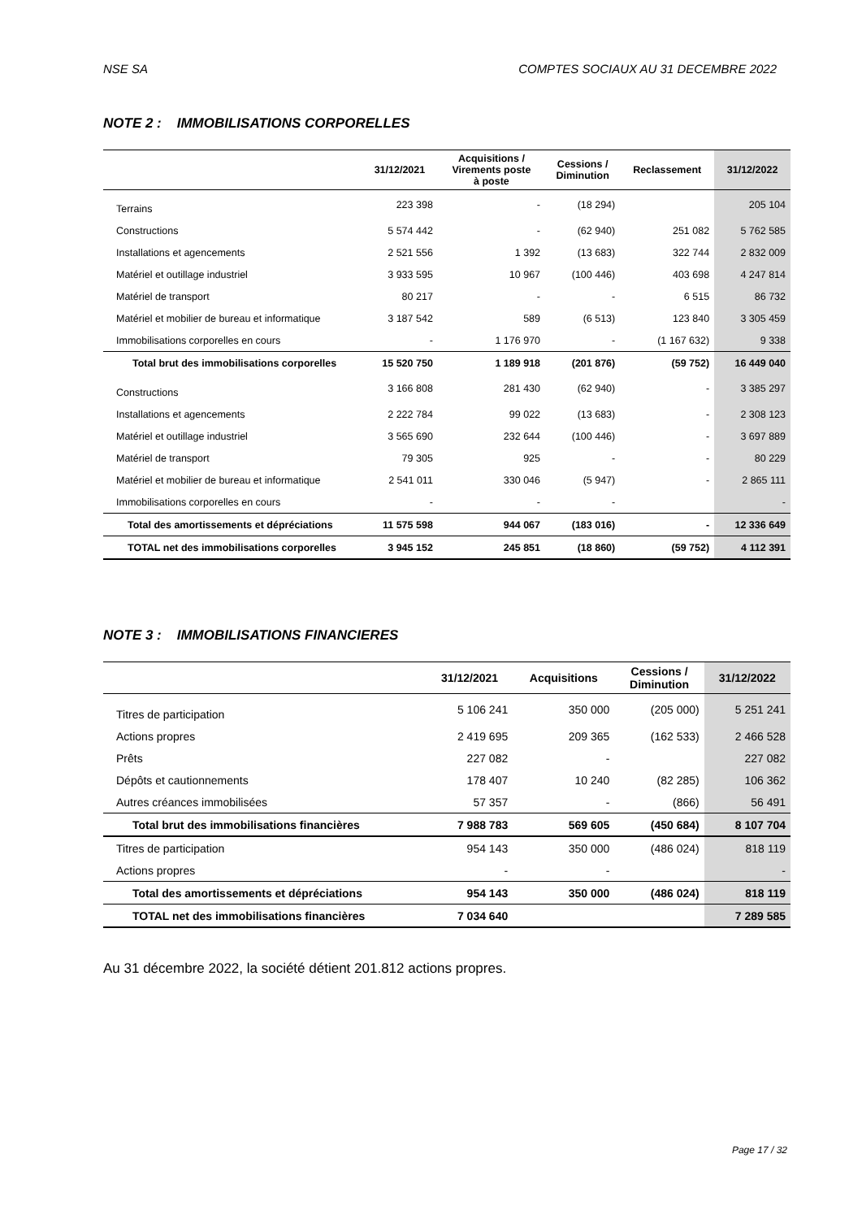NSE SA COMPTES SOCIAUX AU 31 DECEMBRE 2022
NOTE 2 : IMMOBILISATIONS CORPORELLES
| | 31/12/2021 | Acquisitions / Virements poste à poste | Cessions / Diminution | Reclassement | 31/12/2022 |
| --- | --- | --- | --- | --- | --- |
| Terrains | 223 398 | - | (18 294) | | 205 104 |
| Constructions | 5 574 442 | - | (62 940) | 251 082 | 5 762 585 |
| Installations et agencements | 2 521 556 | 1 392 | (13 683) | 322 744 | 2 832 009 |
| Matériel et outillage industriel | 3 933 595 | 10 967 | (100 446) | 403 698 | 4 247 814 |
| Matériel de transport | 80 217 | - | - | 6 515 | 86 732 |
| Matériel et mobilier de bureau et informatique | 3 187 542 | 589 | (6 513) | 123 840 | 3 305 459 |
| Immobilisations corporelles en cours | - | 1 176 970 | - | (1 167 632) | 9 338 |
| Total brut des immobilisations corporelles | 15 520 750 | 1 189 918 | (201 876) | (59 752) | 16 449 040 |
| Constructions | 3 166 808 | 281 430 | (62 940) | - | 3 385 297 |
| Installations et agencements | 2 222 784 | 99 022 | (13 683) | - | 2 308 123 |
| Matériel et outillage industriel | 3 565 690 | 232 644 | (100 446) | - | 3 697 889 |
| Matériel de transport | 79 305 | 925 | - | - | 80 229 |
| Matériel et mobilier de bureau et informatique | 2 541 011 | 330 046 | (5 947) | - | 2 865 111 |
| Immobilisations corporelles en cours | - | - | - | | - |
| Total des amortissements et dépréciations | 11 575 598 | 944 067 | (183 016) | - | 12 336 649 |
| TOTAL net des immobilisations corporelles | 3 945 152 | 245 851 | (18 860) | (59 752) | 4 112 391 |
NOTE 3 : IMMOBILISATIONS FINANCIERES
| | 31/12/2021 | Acquisitions | Cessions / Diminution | 31/12/2022 |
| --- | --- | --- | --- | --- |
| Titres de participation | 5 106 241 | 350 000 | (205 000) | 5 251 241 |
| Actions propres | 2 419 695 | 209 365 | (162 533) | 2 466 528 |
| Prêts | 227 082 | - | | 227 082 |
| Dépôts et cautionnements | 178 407 | 10 240 | (82 285) | 106 362 |
| Autres créances immobilisées | 57 357 | - | (866) | 56 491 |
| Total brut des immobilisations financières | 7 988 783 | 569 605 | (450 684) | 8 107 704 |
| Titres de participation | 954 143 | 350 000 | (486 024) | 818 119 |
| Actions propres | - | - | | - |
| Total des amortissements et dépréciations | 954 143 | 350 000 | (486 024) | 818 119 |
| TOTAL net des immobilisations financières | 7 034 640 | | | 7 289 585 |
Au 31 décembre 2022, la société détient 201.812 actions propres.
Page 17 / 32